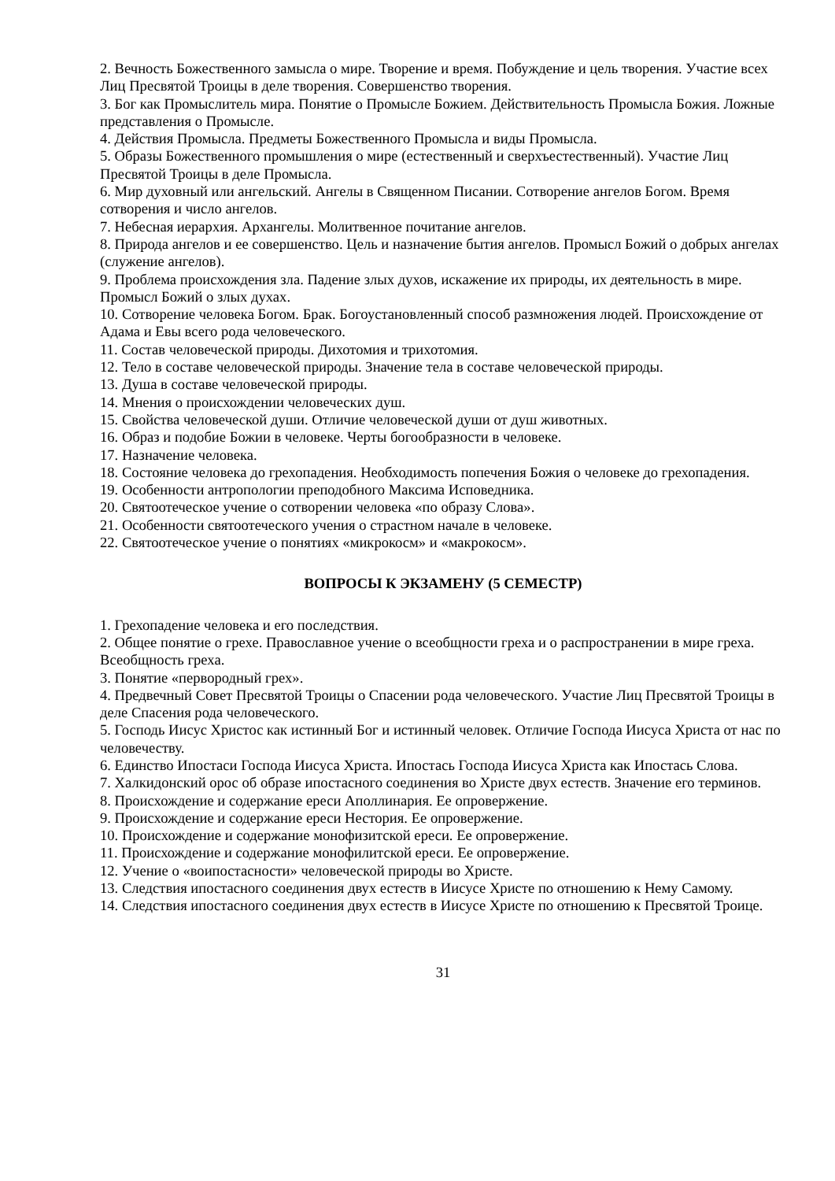2. Вечность Божественного замысла о мире. Творение и время. Побуждение и цель творения. Участие всех Лиц Пресвятой Троицы в деле творения. Совершенство творения.
3. Бог как Промыслитель мира. Понятие о Промысле Божием. Действительность Промысла Божия. Ложные представления о Промысле.
4. Действия Промысла. Предметы Божественного Промысла и виды Промысла.
5. Образы Божественного промышления о мире (естественный и сверхъестественный). Участие Лиц Пресвятой Троицы в деле Промысла.
6. Мир духовный или ангельский. Ангелы в Священном Писании. Сотворение ангелов Богом. Время сотворения и число ангелов.
7. Небесная иерархия. Архангелы. Молитвенное почитание ангелов.
8. Природа ангелов и ее совершенство. Цель и назначение бытия ангелов. Промысл Божий о добрых ангелах (служение ангелов).
9. Проблема происхождения зла. Падение злых духов, искажение их природы, их деятельность в мире. Промысл Божий о злых духах.
10. Сотворение человека Богом. Брак. Богоустановленный способ размножения людей. Происхождение от Адама и Евы всего рода человеческого.
11. Состав человеческой природы. Дихотомия и трихотомия.
12. Тело в составе человеческой природы. Значение тела в составе человеческой природы.
13. Душа в составе человеческой природы.
14. Мнения о происхождении человеческих душ.
15. Свойства человеческой души. Отличие человеческой души от душ животных.
16. Образ и подобие Божии в человеке. Черты богообразности в человеке.
17. Назначение человека.
18. Состояние человека до грехопадения. Необходимость попечения Божия о человеке до грехопадения.
19. Особенности антропологии преподобного Максима Исповедника.
20. Святоотеческое учение о сотворении человека «по образу Слова».
21. Особенности святоотеческого учения о страстном начале в человеке.
22. Святоотеческое учение о понятиях «микрокосм» и «макрокосм».
ВОПРОСЫ К ЭКЗАМЕНУ (5 СЕМЕСТР)
1. Грехопадение человека и его последствия.
2. Общее понятие о грехе. Православное учение о всеобщности греха и о распространении в мире греха. Всеобщность греха.
3. Понятие «первородный грех».
4. Предвечный Совет Пресвятой Троицы о Спасении рода человеческого. Участие Лиц Пресвятой Троицы в деле Спасения рода человеческого.
5. Господь Иисус Христос как истинный Бог и истинный человек. Отличие Господа Иисуса Христа от нас по человечеству.
6. Единство Ипостаси Господа Иисуса Христа. Ипостась Господа Иисуса Христа как Ипостась Слова.
7. Халкидонский орос об образе ипостасного соединения во Христе двух естеств. Значение его терминов.
8. Происхождение и содержание ереси Аполлинария. Ее опровержение.
9. Происхождение и содержание ереси Нестория. Ее опровержение.
10. Происхождение и содержание монофизитской ереси. Ее опровержение.
11. Происхождение и содержание монофилитской ереси. Ее опровержение.
12. Учение о «воипостасности» человеческой природы во Христе.
13. Следствия ипостасного соединения двух естеств в Иисусе Христе по отношению к Нему Самому.
14. Следствия ипостасного соединения двух естеств в Иисусе Христе по отношению к Пресвятой Троице.
31